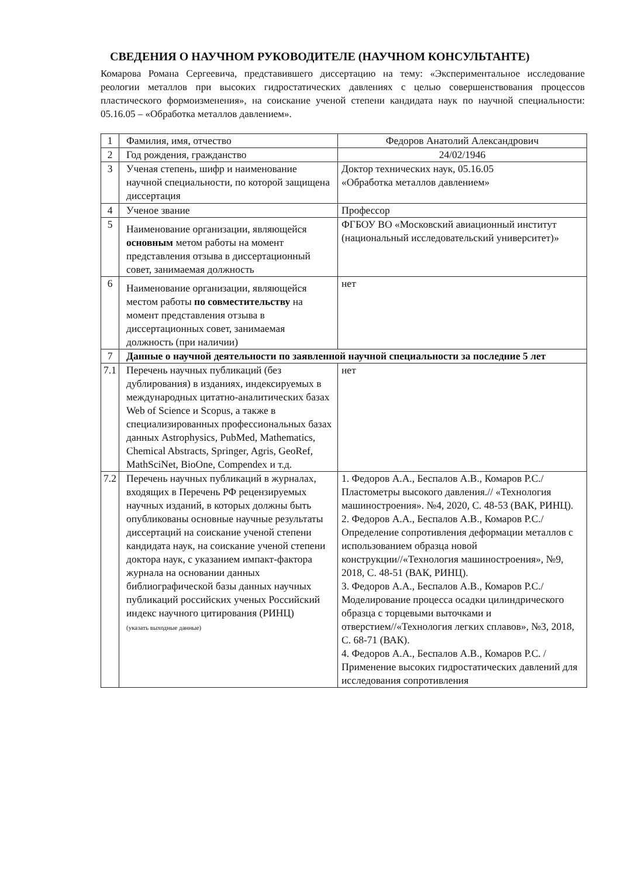СВЕДЕНИЯ О НАУЧНОМ РУКОВОДИТЕЛЕ (НАУЧНОМ КОНСУЛЬТАНТЕ)
Комарова Романа Сергеевича, представившего диссертацию на тему: «Экспериментальное исследование реологии металлов при высоких гидростатических давлениях с целью совершенствования процессов пластического формоизменения», на соискание ученой степени кандидата наук по научной специальности: 05.16.05 – «Обработка металлов давлением».
| 1 | Фамилия, имя, отчество | Федоров Анатолий Александрович |
| 2 | Год рождения, гражданство | 24/02/1946 |
| 3 | Ученая степень, шифр и наименование научной специальности, по которой защищена диссертация | Доктор технических наук, 05.16.05 «Обработка металлов давлением» |
| 4 | Ученое звание | Профессор |
| 5 | Наименование организации, являющейся основным метом работы на момент представления отзыва в диссертационный совет, занимаемая должность | ФГБОУ ВО «Московский авиационный институт (национальный исследовательский университет)» |
| 6 | Наименование организации, являющейся местом работы по совместительству на момент представления отзыва в диссертационных совет, занимаемая должность (при наличии) | нет |
| 7 | Данные о научной деятельности по заявленной научной специальности за последние 5 лет | |
| 7.1 | Перечень научных публикаций (без дублирования) в изданиях, индексируемых в международных цитатно-аналитических базах Web of Science и Scopus, а также в специализированных профессиональных базах данных Astrophysics, PubMed, Mathematics, Chemical Abstracts, Springer, Agris, GeoRef, MathSciNet, BioOne, Compendex и т.д. | нет |
| 7.2 | Перечень научных публикаций в журналах, входящих в Перечень РФ рецензируемых научных изданий, в которых должны быть опубликованы основные научные результаты диссертаций на соискание ученой степени кандидата наук, на соискание ученой степени доктора наук, с указанием импакт-фактора журнала на основании данных библиографической базы данных научных публикаций российских ученых Российский индекс научного цитирования (РИНЦ) (указать выходные данные) | 1. Федоров А.А., Беспалов А.В., Комаров Р.С./ Пластометры высокого давления.// «Технология машиностроения». №4, 2020, С. 48-53 (ВАК, РИНЦ). 2. Федоров А.А., Беспалов А.В., Комаров Р.С./ Определение сопротивления деформации металлов с использованием образца новой конструкции//«Технология машиностроения», №9, 2018, С. 48-51 (ВАК, РИНЦ). 3. Федоров А.А., Беспалов А.В., Комаров Р.С./ Моделирование процесса осадки цилиндрического образца с торцевыми выточками и отверстием//«Технология легких сплавов», №3, 2018, С. 68-71 (ВАК). 4. Федоров А.А., Беспалов А.В., Комаров Р.С. / Применение высоких гидростатических давлений для исследования сопротивления |